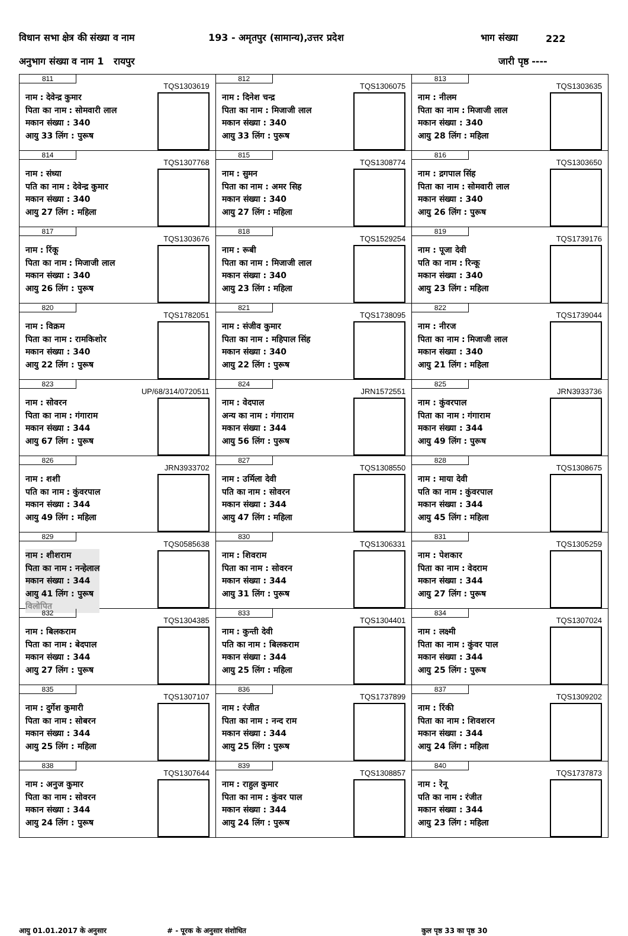विधान सभा क्षेत्र की संख्या व नाम 193 - अमृतपुर (सामान्य),उत्तर प्रदेश भाग संख्या 222
अनुभाग संख्या व नाम 1 रायपुर जारी पृष्ठ ----
| 811 TQS1303619 नाम : देवेन्द्र कुमार पिता का नाम : सोमवारी लाल मकान संख्या : 340 आयु 33 लिंग : पुरूष | 812 TQS1306075 नाम : दिनेश चन्द्र पिता का नाम : मिजाजी लाल मकान संख्या : 340 आयु 33 लिंग : पुरूष | 813 TQS1303635 नाम : नीलम पिता का नाम : मिजाजी लाल मकान संख्या : 340 आयु 28 लिंग : महिला |
| 814 TQS1307768 नाम : संध्या पति का नाम : देवेन्द्र कुमार मकान संख्या : 340 आयु 27 लिंग : महिला | 815 TQS1308774 नाम : सुमन पिता का नाम : अमर सिह मकान संख्या : 340 आयु 27 लिंग : महिला | 816 TQS1303650 नाम : द्रगपाल सिंह पिता का नाम : सोमवारी लाल मकान संख्या : 340 आयु 26 लिंग : पुरूष |
| 817 TQS1303676 नाम : रिंकू पिता का नाम : मिजाजी लाल मकान संख्या : 340 आयु 26 लिंग : पुरूष | 818 TQS1529254 नाम : रूबी पिता का नाम : मिजाजी लाल मकान संख्या : 340 आयु 23 लिंग : महिला | 819 TQS1739176 नाम : पूजा देवी पति का नाम : रिन्कू मकान संख्या : 340 आयु 23 लिंग : महिला |
| 820 TQS1782051 नाम : विक्रम पिता का नाम : रामकिशोर मकान संख्या : 340 आयु 22 लिंग : पुरूष | 821 TQS1738095 नाम : संजीव कुमार पिता का नाम : महिपाल सिंह मकान संख्या : 340 आयु 22 लिंग : पुरूष | 822 TQS1739044 नाम : नीरज पिता का नाम : मिजाजी लाल मकान संख्या : 340 आयु 21 लिंग : महिला |
| 823 UP/68/314/0720511 नाम : सोवरन पिता का नाम : गंगाराम मकान संख्या : 344 आयु 67 लिंग : पुरूष | 824 JRN1572551 नाम : वेदपाल अन्य का नाम : गंगाराम मकान संख्या : 344 आयु 56 लिंग : पुरूष | 825 JRN3933736 नाम : कुंवरपाल पिता का नाम : गंगाराम मकान संख्या : 344 आयु 49 लिंग : पुरूष |
| 826 JRN3933702 नाम : शशी पति का नाम : कुंवरपाल मकान संख्या : 344 आयु 49 लिंग : महिला | 827 TQS1308550 नाम : उर्मिला देवी पति का नाम : सोवरन मकान संख्या : 344 आयु 47 लिंग : महिला | 828 TQS1308675 नाम : माया देवी पति का नाम : कुंवरपाल मकान संख्या : 344 आयु 45 लिंग : महिला |
| 829 TQS0585638 नाम : शीशराम पिता का नाम : नन्हेलाल मकान संख्या : 344 आयु 41 लिंग : पुरूष विलोपित | 830 TQS1306331 नाम : शिवराम पिता का नाम : सोवरन मकान संख्या : 344 आयु 31 लिंग : पुरूष | 831 TQS1305259 नाम : पेशकार पिता का नाम : वेदराम मकान संख्या : 344 आयु 27 लिंग : पुरूष |
| 832 TQS1304385 नाम : बिलकराम पिता का नाम : बेदपाल मकान संख्या : 344 आयु 27 लिंग : पुरूष | 833 TQS1304401 नाम : कुन्ती देवी पति का नाम : बिलकराम मकान संख्या : 344 आयु 25 लिंग : महिला | 834 TQS1307024 नाम : लक्ष्मी पिता का नाम : कुंवर पाल मकान संख्या : 344 आयु 25 लिंग : पुरूष |
| 835 TQS1307107 नाम : दुर्गेश कुमारी पिता का नाम : सोबरन मकान संख्या : 344 आयु 25 लिंग : महिला | 836 TQS1737899 नाम : रंजीत पिता का नाम : नन्द राम मकान संख्या : 344 आयु 25 लिंग : पुरूष | 837 TQS1309202 नाम : रिंकी पिता का नाम : शिवशरन मकान संख्या : 344 आयु 24 लिंग : महिला |
| 838 TQS1307644 नाम : अनुज कुमार पिता का नाम : सोवरन मकान संख्या : 344 आयु 24 लिंग : पुरूष | 839 TQS1308857 नाम : राहुल कुमार पिता का नाम : कुंवर पाल मकान संख्या : 344 आयु 24 लिंग : पुरूष | 840 TQS1737873 नाम : रेनू पति का नाम : रंजीत मकान संख्या : 344 आयु 23 लिंग : महिला |
आयु 01.01.2017 के अनुसार # - पूरक के अनुसार संशोधित कुल पृष्ठ 33 का पृष्ठ 30